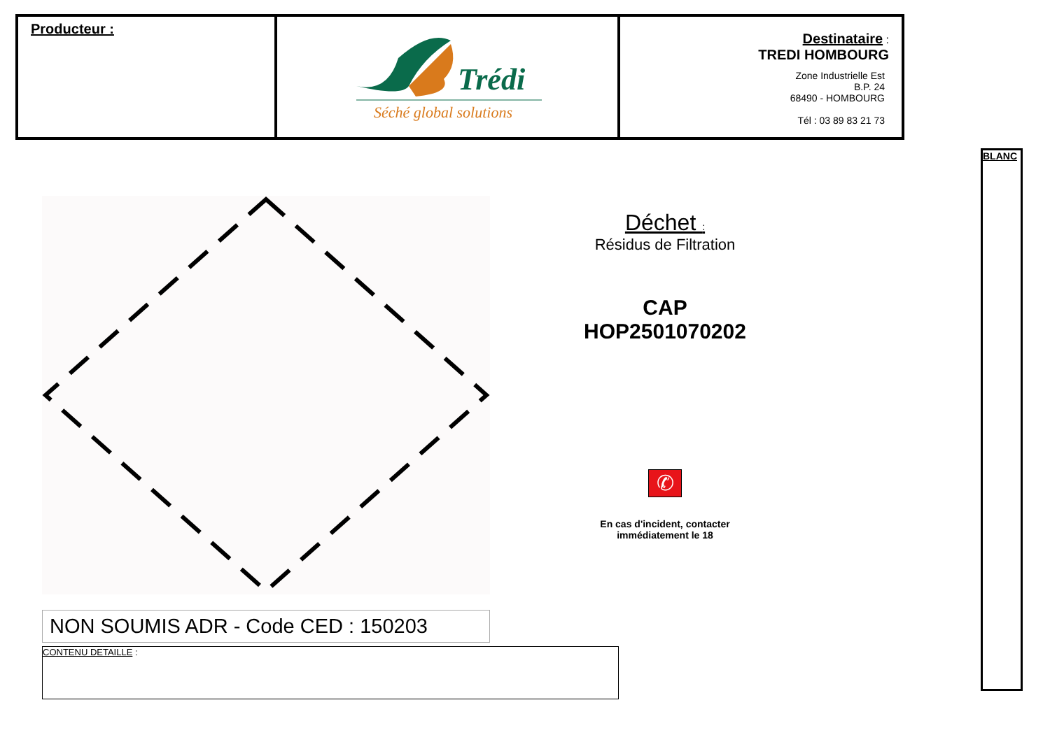| Producteur : | Trédi Séché global solutions | Destinataire : TREDI HOMBOURG Zone Industrielle Est B.P. 24 68490 - HOMBOURG Tél : 03 89 83 21 73 |
BLANC
NON SOUMIS ADR - Code CED : 150203
Déchet :
Résidus de Filtration
CAP
HOP2501070202
✆
En cas d'incident, contacter
immédiatement le 18
CONTENU DETAILLE :